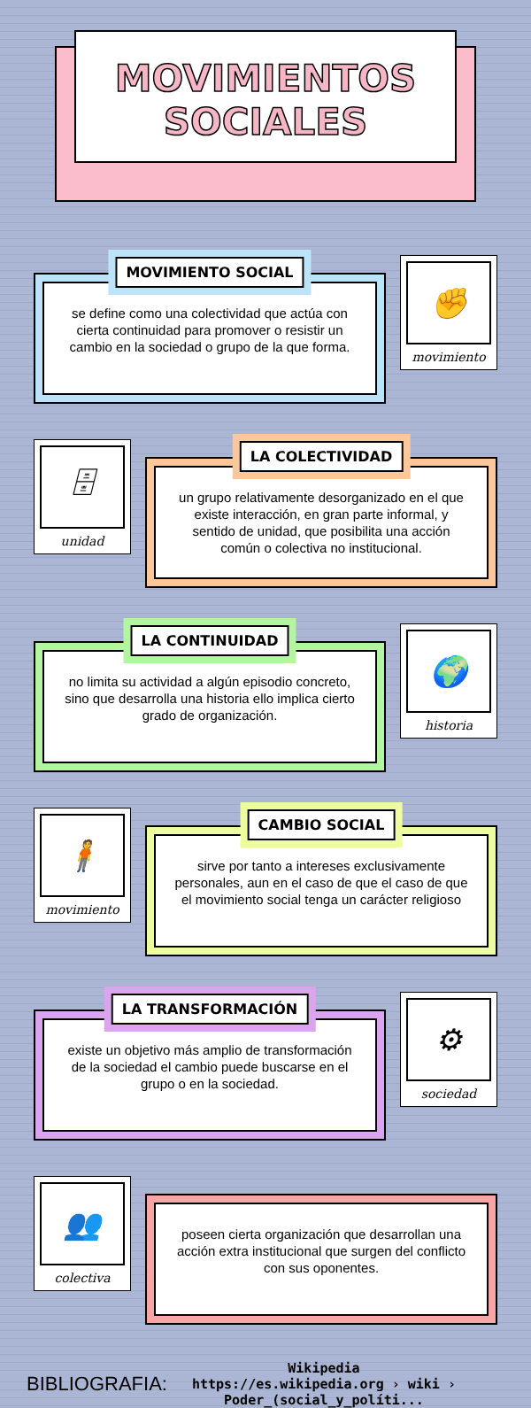MOVIMIENTOS
SOCIALES
MOVIMIENTO SOCIAL
se define como una colectividad que actúa con cierta continuidad para promover o resistir un cambio en la sociedad o grupo de la que forma.
✊
movimiento
🗄
unidad
LA COLECTIVIDAD
un grupo relativamente desorganizado en el que existe interacción, en gran parte informal, y sentido de unidad, que posibilita una acción común o colectiva no institucional.
LA CONTINUIDAD
no limita su actividad a algún episodio concreto, sino que desarrolla una historia ello implica cierto grado de organización.
🌍
historia
🧍
movimiento
CAMBIO SOCIAL
sirve por tanto a intereses exclusivamente personales, aun en el caso de que el caso de que el movimiento social tenga un carácter religioso
LA TRANSFORMACIÓN
existe un objetivo más amplio de transformación de la sociedad el cambio puede buscarse en el grupo o en la sociedad.
⚙
sociedad
👥
colectiva
poseen cierta organización que desarrollan una acción extra institucional que surgen del conflicto con sus oponentes.
BIBLIOGRAFIA:
Wikipedia
https://es.wikipedia.org › wiki ›
Poder_(social_y_políti...